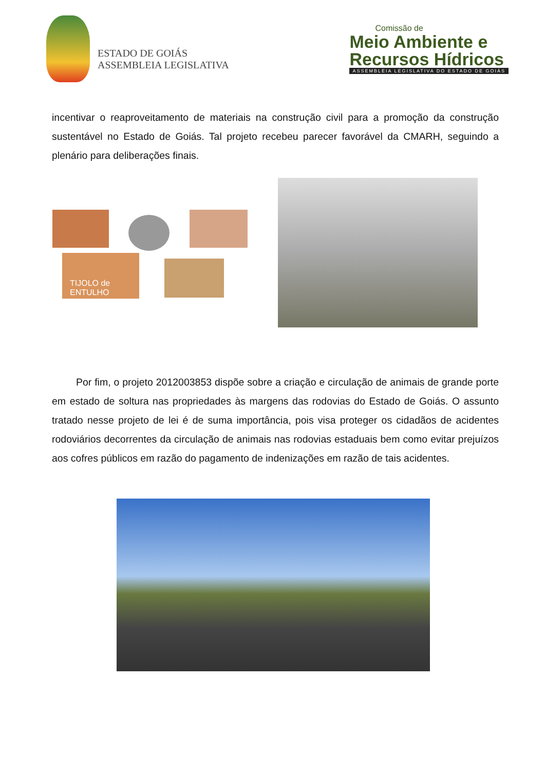ESTADO DE GOIÁS
ASSEMBLEIA LEGISLATIVA
Comissão de
Meio Ambiente e
Recursos Hídricos
ASSEMBLEIA LEGISLATIVA DO ESTADO DE GOIÁS
incentivar o reaproveitamento de materiais na construção civil para a promoção da construção sustentável no Estado de Goiás. Tal projeto recebeu parecer favorável da CMARH, seguindo a plenário para deliberações finais.
TIJOLO de ENTULHO
Por fim, o projeto 2012003853 dispõe sobre a criação e circulação de animais de grande porte em estado de soltura nas propriedades às margens das rodovias do Estado de Goiás. O assunto tratado nesse projeto de lei é de suma importância, pois visa proteger os cidadãos de acidentes rodoviários decorrentes da circulação de animais nas rodovias estaduais bem como evitar prejuízos aos cofres públicos em razão do pagamento de indenizações em razão de tais acidentes.